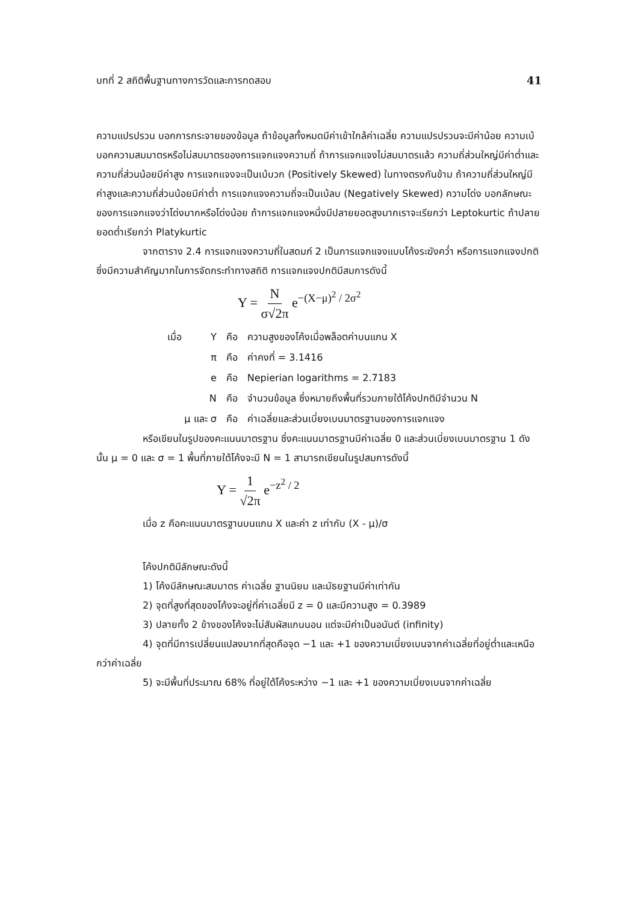บทที่ 2 สถิติพื้นฐานทางการวัดและการทดสอบ 41
ความแปรปรวน บอกการกระจายของข้อมูล ถ้าข้อมูลทั้งหมดมีค่าเข้าใกล้ค่าเฉลี่ย ความแปรปรวนจะมีค่าน้อย ความเบ้ บอกความสมมาตรหรือไม่สมมาตรของการแจกแจงความถี่ ถ้าการแจกแจงไม่สมมาตรแล้ว ความถี่ส่วนใหญ่มีค่าต่ำและความถี่ส่วนน้อยมีค่าสูง การแจกแจงจะเป็นเบ้บวก (Positively Skewed) ในทางตรงกันข้าม ถ้าความถี่ส่วนใหญ่มีค่าสูงและความถี่ส่วนน้อยมีค่าต่ำ การแจกแจงความถี่จะเป็นเบ้ลบ (Negatively Skewed) ความโด่ง บอกลักษณะของการแจกแจงว่าโด่งมากหรือโด่งน้อย ถ้าการแจกแจงหนึ่งมีปลายยอดสูงมากเราจะเรียกว่า Leptokurtic ถ้าปลายยอดต่ำเรียกว่า Platykurtic
จากตาราง 2.4 การแจกแจงความถี่ในสดมภ์ 2 เป็นการแจกแจงแบบโค้งระฆังคว่ำ หรือการแจกแจงปกติ ซึ่งมีความสำคัญมากในการจัดกระทำทางสถิติ การแจกแจงปกติมีสมการดังนี้
Y = N σ√2π e<sup>−(X−μ)<sup>2</sup> / 2σ<sup>2</sup></sup>
| เมื่อ | Y | คือ | ความสูงของโค้งเมื่อพล็อตค่าบนแกน X |
| | π | คือ | ค่าคงที่ = 3.1416 |
| | e | คือ | Nepierian logarithms = 2.7183 |
| | N | คือ | จำนวนข้อมูล ซึ่งหมายถึงพื้นที่รวมภายใต้โค้งปกติมีจำนวน N |
| μ และ σ | | คือ | ค่าเฉลี่ยและส่วนเบี่ยงเบนมาตรฐานของการแจกแจง |
หรือเขียนในรูปของคะแนนมาตรฐาน ซึ่งคะแนนมาตรฐานมีค่าเฉลี่ย 0 และส่วนเบี่ยงเบนมาตรฐาน 1 ดังนั้น μ = 0 และ σ = 1 พื้นที่ภายใต้โค้งจะมี N = 1 สามารถเขียนในรูปสมการดังนี้
Y = 1 √2π e<sup>−z<sup>2</sup> / 2</sup>
เมื่อ z คือคะแนนมาตรฐานบนแกน X และค่า z เท่ากับ (X - μ)/σ
โค้งปกติมีลักษณะดังนี้
1) โค้งมีลักษณะสมมาตร ค่าเฉลี่ย ฐานนิยม และมัธยฐานมีค่าเท่ากัน
2) จุดที่สูงที่สุดของโค้งจะอยู่ที่ค่าเฉลี่ยมี z = 0 และมีความสูง = 0.3989
3) ปลายทั้ง 2 ข้างของโค้งจะไม่สัมผัสแกนนอน แต่จะมีค่าเป็นอนันต์ (infinity)
4) จุดที่มีการเปลี่ยนแปลงมากที่สุดคือจุด −1 และ +1 ของความเบี่ยงเบนจากค่าเฉลี่ยที่อยู่ต่ำและเหนือกว่าค่าเฉลี่ย
5) จะมีพื้นที่ประมาณ 68% ที่อยู่ใต้โค้งระหว่าง −1 และ +1 ของความเบี่ยงเบนจากค่าเฉลี่ย